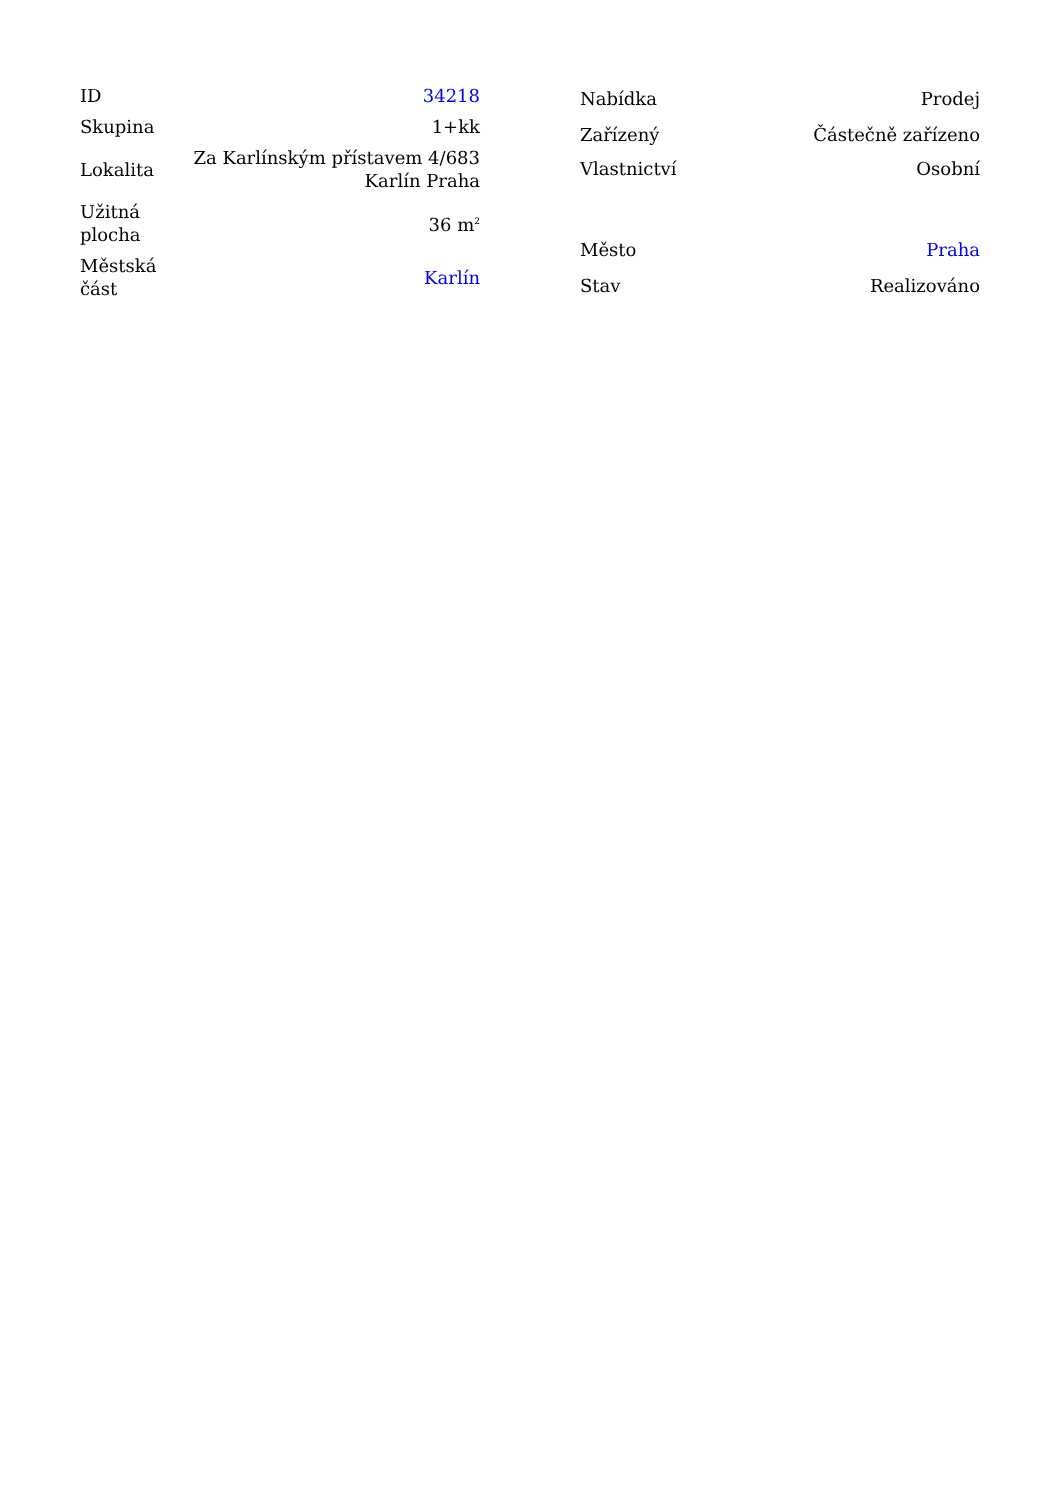| ID | 34218 |
| Skupina | 1+kk |
| Lokalita | Za Karlínským přístavem 4/683 Karlín Praha |
| Užitná plocha | 36 m<sup>2</sup> |
| Městská část | Karlín |
| Nabídka | Prodej |
| Zařízený | Částečně zařízeno |
| Vlastnictví | Osobní |
| Město | Praha |
| Stav | Realizováno |